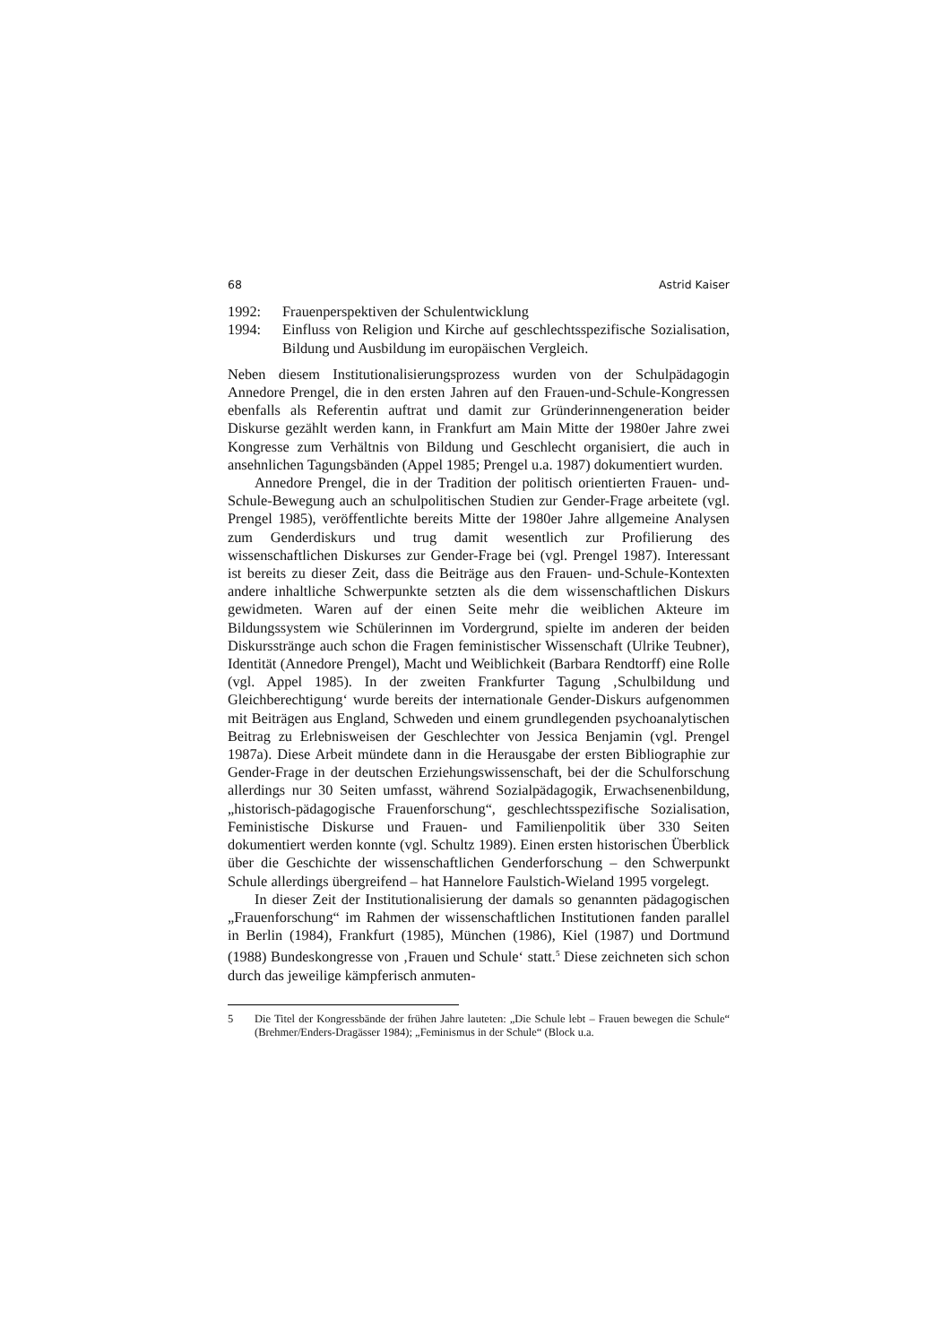68 Astrid Kaiser
1992: Frauenperspektiven der Schulentwicklung
1994: Einfluss von Religion und Kirche auf geschlechtsspezifische Soziali­sation, Bildung und Ausbildung im europäischen Vergleich.
Neben diesem Institutionalisierungsprozess wurden von der Schulpädagogin Annedore Prengel, die in den ersten Jahren auf den Frauen-und-Schule-Kon­gressen ebenfalls als Referentin auftrat und damit zur Gründerinnengenerati­on beider Diskurse gezählt werden kann, in Frankfurt am Main Mitte der 1980er Jahre zwei Kongresse zum Verhältnis von Bildung und Geschlecht organisiert, die auch in ansehnlichen Tagungsbänden (Appel 1985; Prengel u.a. 1987) dokumentiert wurden.
Annedore Prengel, die in der Tradition der politisch orientierten Frauen- und-Schule-Bewegung auch an schulpolitischen Studien zur Gender-Frage ar­beitete (vgl. Prengel 1985), veröffentlichte bereits Mitte der 1980er Jahre all­gemeine Analysen zum Genderdiskurs und trug damit wesentlich zur Profilie­rung des wissenschaftlichen Diskurses zur Gender-Frage bei (vgl. Prengel 1987). Interessant ist bereits zu dieser Zeit, dass die Beiträge aus den Frauen- und-Schule-Kontexten andere inhaltliche Schwerpunkte setzten als die dem wissenschaftlichen Diskurs gewidmeten. Waren auf der einen Seite mehr die weiblichen Akteure im Bildungssystem wie Schülerinnen im Vordergrund, spielte im anderen der beiden Diskursstränge auch schon die Fragen feministi­scher Wissenschaft (Ulrike Teubner), Identität (Annedore Prengel), Macht und Weiblichkeit (Barbara Rendtorff) eine Rolle (vgl. Appel 1985). In der zweiten Frankfurter Tagung ‚Schulbildung und Gleichberechtigung‘ wurde bereits der internationale Gender-Diskurs aufgenommen mit Beiträgen aus England, Schweden und einem grundlegenden psychoanalytischen Beitrag zu Erlebnis­weisen der Geschlechter von Jessica Benjamin (vgl. Prengel 1987a). Diese Ar­beit mündete dann in die Herausgabe der ersten Bibliographie zur Gender-Frage in der deutschen Erziehungswissenschaft, bei der die Schulforschung al­lerdings nur 30 Seiten umfasst, während Sozialpädagogik, Erwachsenenbil­dung, „historisch-pädagogische Frauenforschung“, geschlechtsspezifische So­zialisation, Feministische Diskurse und Frauen- und Familienpolitik über 330 Seiten dokumentiert werden konnte (vgl. Schultz 1989). Einen ersten histori­schen Überblick über die Geschichte der wissenschaftlichen Genderforschung – den Schwerpunkt Schule allerdings übergreifend – hat Hannelore Faulstich-Wieland 1995 vorgelegt.
In dieser Zeit der Institutionalisierung der damals so genannten pädago­gischen „Frauenforschung“ im Rahmen der wissenschaftlichen Institutionen fanden parallel in Berlin (1984), Frankfurt (1985), München (1986), Kiel (1987) und Dortmund (1988) Bundeskongresse von ‚Frauen und Schule‘ statt.<sup>5</sup> Diese zeichneten sich schon durch das jeweilige kämpferisch anmuten-
5 Die Titel der Kongressbände der frühen Jahre lauteten: „Die Schule lebt – Frauen bewegen die Schule“ (Brehmer/Enders-Dragässer 1984); „Feminismus in der Schule“ (Block u.a.